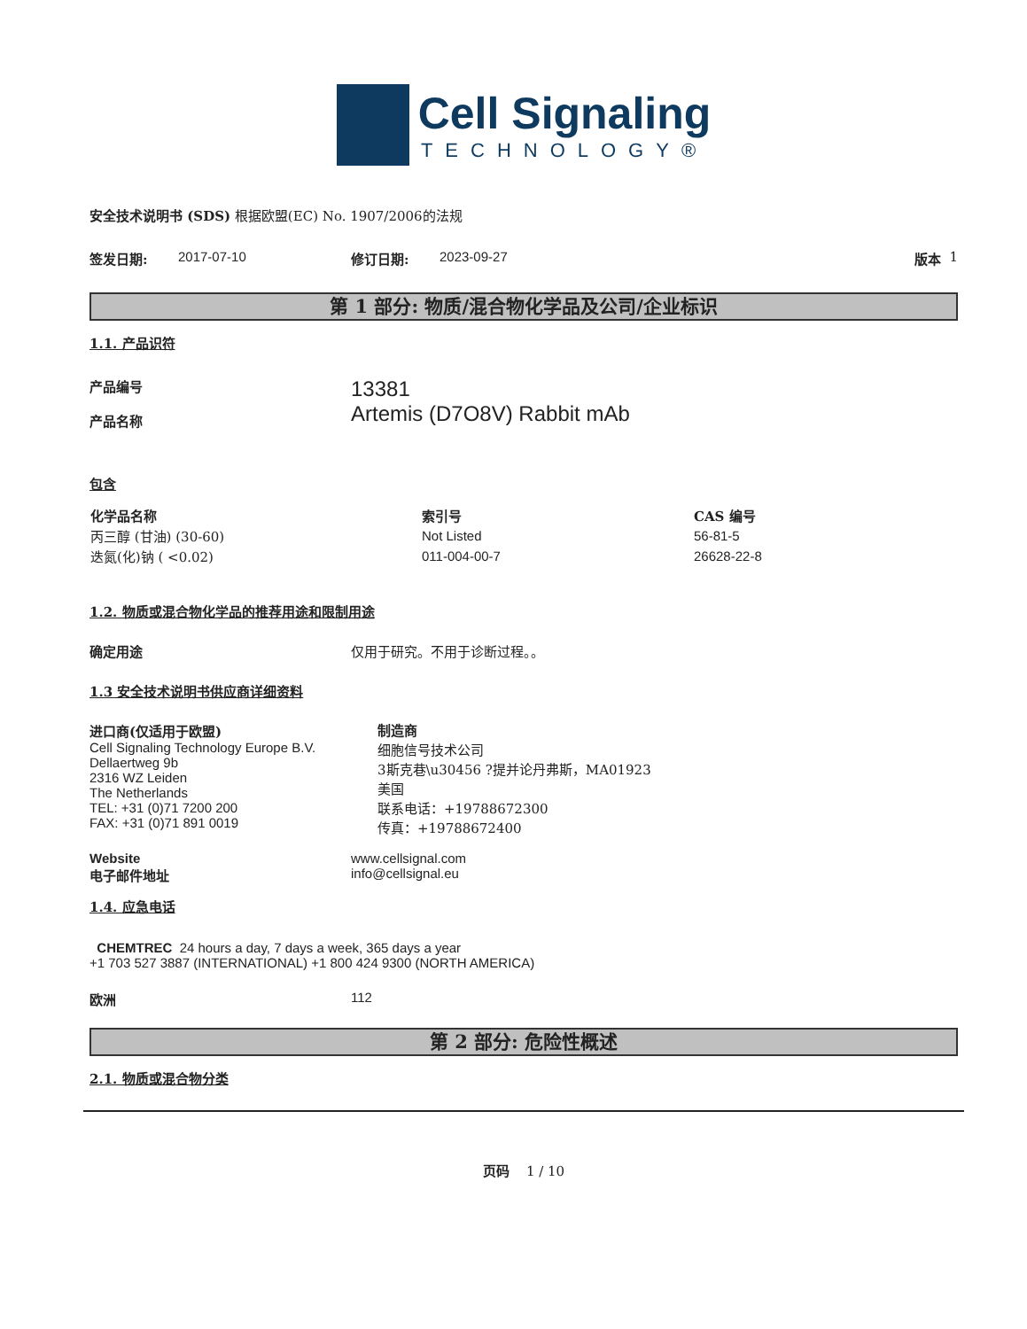Cell Signaling
TECHNOLOGY®
安全技术说明书 (SDS) 根据欧盟(EC) No. 1907/2006的法规
签发日期: 2017-07-10 修订日期: 2023-09-27 版本 1
第 1 部分: 物质/混合物化学品及公司/企业标识
1.1. 产品识符
产品编号
产品名称 13381
Artemis (D7O8V) Rabbit mAb
包含
| 化学品名称 | 索引号 | CAS 编号 |
| --- | --- | --- |
| 丙三醇 (甘油) (30-60) | Not Listed | 56-81-5 |
| 迭氮(化)钠 ( <0.02) | 011-004-00-7 | 26628-22-8 |
1.2. 物质或混合物化学品的推荐用途和限制用途
确定用途 仅用于研究。不用于诊断过程。。
1.3 安全技术说明书供应商详细资料
进口商(仅适用于欧盟)
Cell Signaling Technology Europe B.V.
Dellaertweg 9b
2316 WZ Leiden
The Netherlands
TEL: +31 (0)71 7200 200
FAX: +31 (0)71 891 0019
制造商
细胞信号技术公司
3斯克巷\u30456 ?提并论丹弗斯，MA01923
美国
联系电话：+19788672300
传真：+19788672400
Website
电子邮件地址 www.cellsignal.com
info@cellsignal.eu
1.4. 应急电话
CHEMTREC 24 hours a day, 7 days a week, 365 days a year
+1 703 527 3887 (INTERNATIONAL) +1 800 424 9300 (NORTH AMERICA)
欧洲 112
第 2 部分: 危险性概述
2.1. 物质或混合物分类
页码 1 / 10